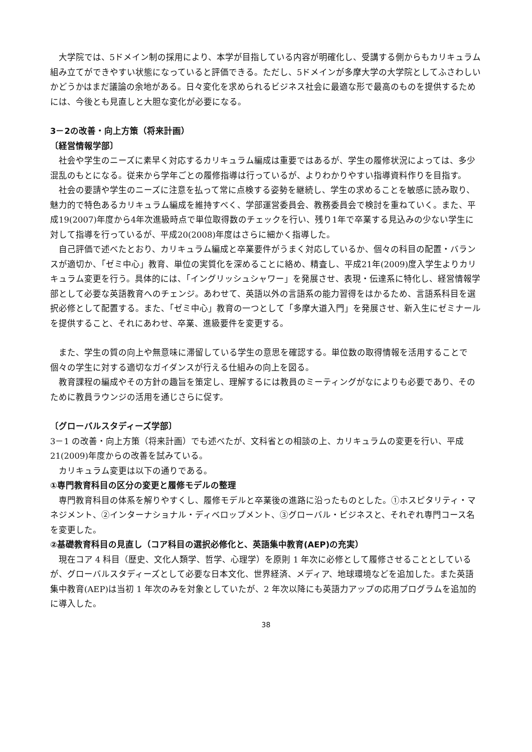大学院では、5ドメイン制の採用により、本学が目指している内容が明確化し、受講する側からもカリキュラム組み立てができやすい状態になっていると評価できる。ただし、5ドメインが多摩大学の大学院としてふさわしいかどうかはまだ議論の余地がある。日々変化を求められるビジネス社会に最適な形で最高のものを提供するためには、今後とも見直しと大胆な変化が必要になる。
3－2の改善・向上方策（将来計画）
〔経営情報学部〕
社会や学生のニーズに素早く対応するカリキュラム編成は重要ではあるが、学生の履修状況によっては、多少混乱のもとになる。従来から学年ごとの履修指導は行っているが、よりわかりやすい指導資料作りを目指す。
社会の要請や学生のニーズに注意を払って常に点検する姿勢を継続し、学生の求めることを敏感に読み取り、魅力的で特色あるカリキュラム編成を維持すべく、学部運営委員会、教務委員会で検討を重ねていく。また、平成19(2007)年度から4年次進級時点で単位取得数のチェックを行い、残り1年で卒業する見込みの少ない学生に対して指導を行っているが、平成20(2008)年度はさらに細かく指導した。
自己評価で述べたとおり、カリキュラム編成と卒業要件がうまく対応しているか、個々の科目の配置・バランスが適切か、「ゼミ中心」教育、単位の実質化を深めることに絡め、精査し、平成21年(2009)度入学生よりカリキュラム変更を行う。具体的には、「イングリッシュシャワー」を発展させ、表現・伝達系に特化し、経営情報学部として必要な英語教育へのチェンジ。あわせて、英語以外の言語系の能力習得をはかるため、言語系科目を選択必修として配置する。また、「ゼミ中心」教育の一つとして「多摩大道入門」を発展させ、新入生にゼミナールを提供すること、それにあわせ、卒業、進級要件を変更する。
また、学生の質の向上や無意味に滞留している学生の意思を確認する。単位数の取得情報を活用することで個々の学生に対する適切なガイダンスが行える仕組みの向上を図る。
教育課程の編成やその方針の趣旨を策定し、理解するには教員のミーティングがなによりも必要であり、そのために教員ラウンジの活用を通じさらに促す。
〔グローバルスタディーズ学部〕
3－1 の改善・向上方策（将来計画）でも述べたが、文科省との相談の上、カリキュラムの変更を行い、平成 21(2009)年度からの改善を試みている。
カリキュラム変更は以下の通りである。
①専門教育科目の区分の変更と履修モデルの整理
専門教育科目の体系を解りやすくし、履修モデルと卒業後の進路に沿ったものとした。①ホスピタリティ・マネジメント、②インターナショナル・ディベロップメント、③グローバル・ビジネスと、それぞれ専門コース名を変更した。
②基礎教育科目の見直し（コア科目の選択必修化と、英語集中教育(AEP)の充実）
現在コア 4 科目（歴史、文化人類学、哲学、心理学）を原則 1 年次に必修として履修させることとしているが、グローバルスタディーズとして必要な日本文化、世界経済、メディア、地球環境などを追加した。また英語集中教育(AEP)は当初 1 年次のみを対象としていたが、2 年次以降にも英語力アップの応用プログラムを追加的に導入した。
38